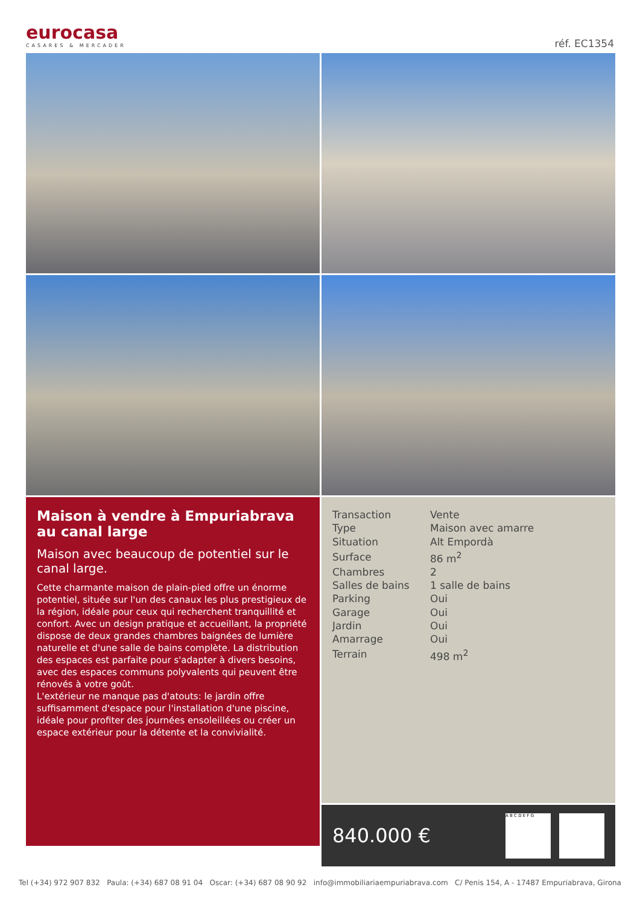eurocasa
CASARES & MERCADER
réf. EC1354
Maison à vendre à Empuriabrava au canal large
Maison avec beaucoup de potentiel sur le canal large.
Cette charmante maison de plain-pied offre un énorme potentiel, située sur l'un des canaux les plus prestigieux de la région, idéale pour ceux qui recherchent tranquillité et confort. Avec un design pratique et accueillant, la propriété dispose de deux grandes chambres baignées de lumière naturelle et d'une salle de bains complète. La distribution des espaces est parfaite pour s'adapter à divers besoins, avec des espaces communs polyvalents qui peuvent être rénovés à votre goût.
L'extérieur ne manque pas d'atouts: le jardin offre suffisamment d'espace pour l'installation d'une piscine, idéale pour profiter des journées ensoleillées ou créer un espace extérieur pour la détente et la convivialité.
| Transaction | Vente |
| Type | Maison avec amarre |
| Situation | Alt Empordà |
| Surface | 86 m<sup>2</sup> |
| Chambres | 2 |
| Salles de bains | 1 salle de bains |
| Parking | Oui |
| Garage | Oui |
| Jardin | Oui |
| Amarrage | Oui |
| Terrain | 498 m<sup>2</sup> |
840.000 €
A B C D E F G
Tel (+34) 972 907 832 Paula: (+34) 687 08 91 04 Oscar: (+34) 687 08 90 92 info@immobiliariaempuriabrava.com C/ Penis 154, A - 17487 Empuriabrava, Girona